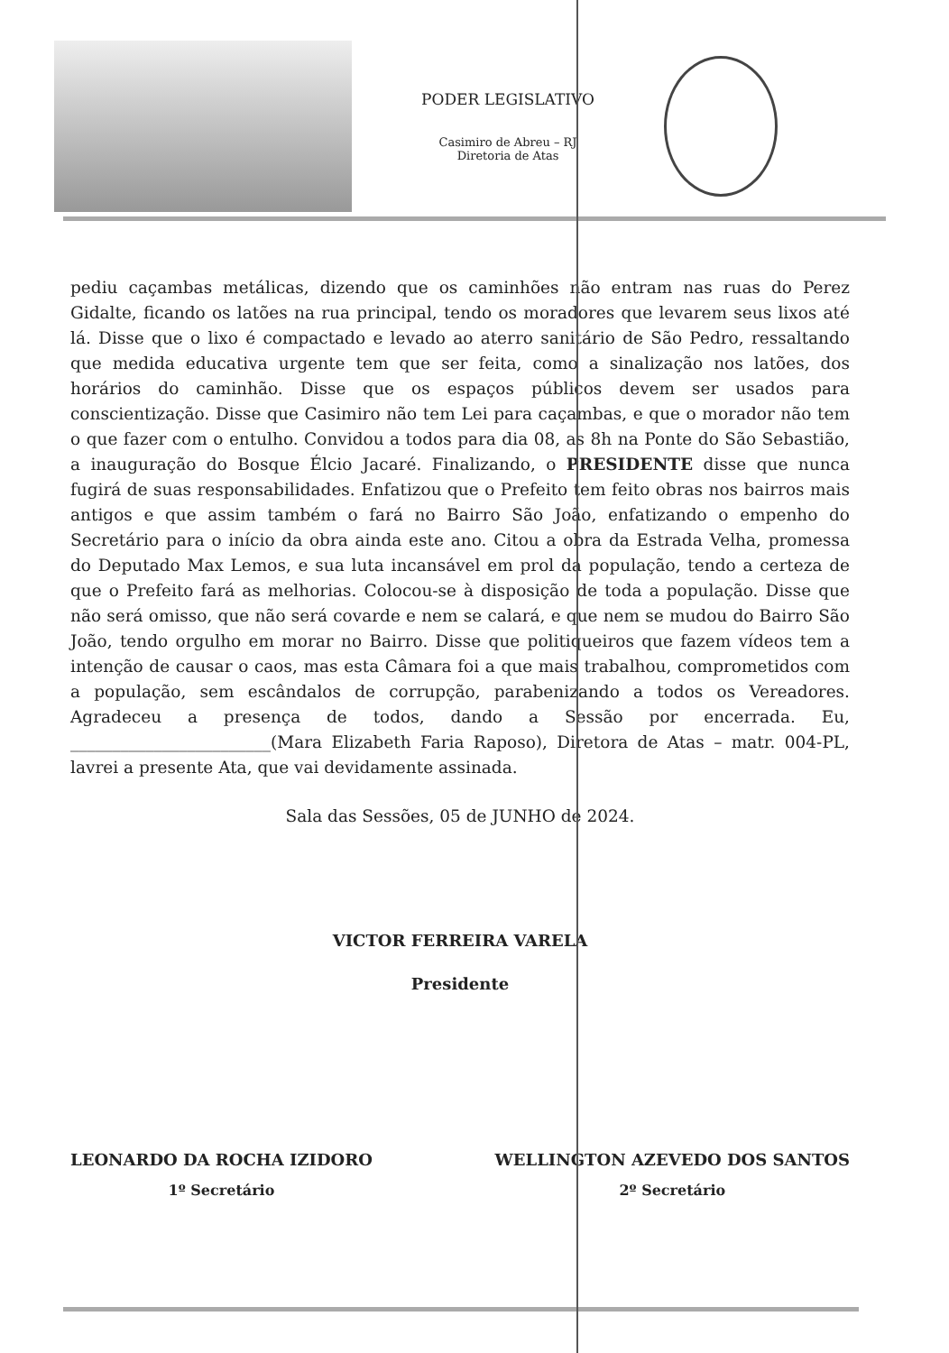PODER LEGISLATIVO
Casimiro de Abreu – RJ
Diretoria de Atas
pediu caçambas metálicas, dizendo que os caminhões não entram nas ruas do Perez Gidalte, ficando os latões na rua principal, tendo os moradores que levarem seus lixos até lá. Disse que o lixo é compactado e levado ao aterro sanitário de São Pedro, ressaltando que medida educativa urgente tem que ser feita, como a sinalização nos latões, dos horários do caminhão. Disse que os espaços públicos devem ser usados para conscientização. Disse que Casimiro não tem Lei para caçambas, e que o morador não tem o que fazer com o entulho. Convidou a todos para dia 08, as 8h na Ponte do São Sebastião, a inauguração do Bosque Élcio Jacaré. Finalizando, o PRESIDENTE disse que nunca fugirá de suas responsabilidades. Enfatizou que o Prefeito tem feito obras nos bairros mais antigos e que assim também o fará no Bairro São João, enfatizando o empenho do Secretário para o início da obra ainda este ano. Citou a obra da Estrada Velha, promessa do Deputado Max Lemos, e sua luta incansável em prol da população, tendo a certeza de que o Prefeito fará as melhorias. Colocou-se à disposição de toda a população. Disse que não será omisso, que não será covarde e nem se calará, e que nem se mudou do Bairro São João, tendo orgulho em morar no Bairro. Disse que politiqueiros que fazem vídeos tem a intenção de causar o caos, mas esta Câmara foi a que mais trabalhou, comprometidos com a população, sem escândalos de corrupção, parabenizando a todos os Vereadores. Agradeceu a presença de todos, dando a Sessão por encerrada. Eu, ________________________(Mara Elizabeth Faria Raposo), Diretora de Atas – matr. 004-PL, lavrei a presente Ata, que vai devidamente assinada.
Sala das Sessões, 05 de JUNHO de 2024.
VICTOR FERREIRA VARELA
Presidente
LEONARDO DA ROCHA IZIDORO
1º Secretário
WELLINGTON AZEVEDO DOS SANTOS
2º Secretário